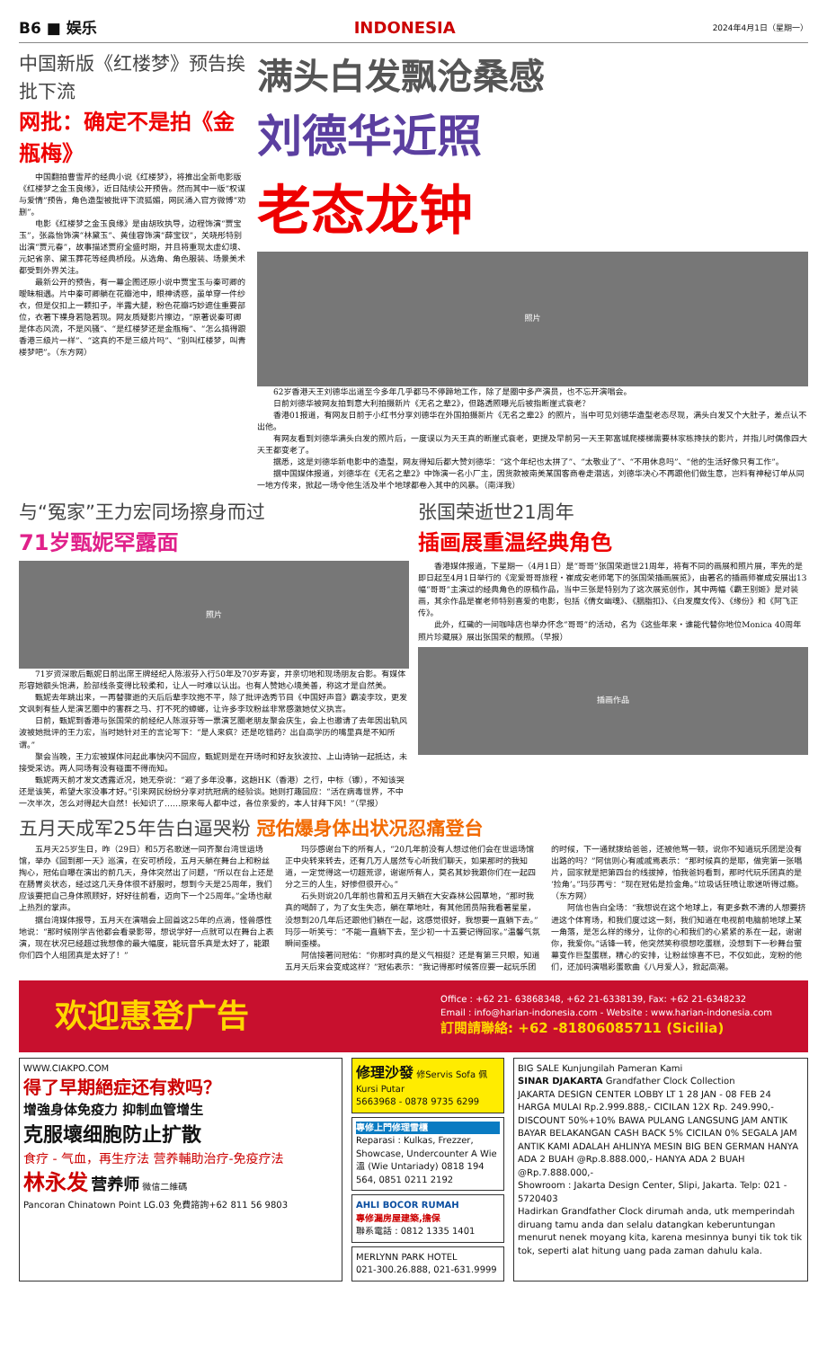B6 ■ 娱乐 INDONESIA 2024年4月1日（星期一）
中国新版《红楼梦》预告挨批下流
网批：确定不是拍《金瓶梅》
中国翻拍曹雪芹的经典小说《红楼梦》，将推出全新电影版《红楼梦之金玉良缘》，近日陆续公开预告。然而其中一版“权谋与爱情”预告，角色造型被批评下流狐媚，网民涌入官方微博“劝删”。
电影《红楼梦之金玉良缘》是由胡玫执导，边程饰演“贾宝玉”，张淼怡饰演“林黛玉”、黄佳容饰演“薛宝钗”，关晓彤特别出演“贾元春”，故事描述贾府全盛时期，并且将重现太虚幻境、元妃省亲、黛玉葬花等经典桥段。从选角、角色服装、场景美术都受到外界关注。
最新公开的预告，有一幕企图还原小说中贾宝玉与秦可卿的暧昧相遇。片中秦可卿躺在花瓣池中，眼神诱惑，虽单穿一件纱衣，但是仅扣上一颗扣子，半露大腿，粉色花瓣巧妙遮住重要部位，衣著下裸身若隐若现。网友质疑影片擦边，“原著说秦可卿是体态风流，不是风骚”、“是红楼梦还是金瓶梅”、“怎么搞得跟香港三级片一样”、“这真的不是三级片吗”、“别叫红楼梦，叫青楼梦吧”。（东方网）
满头白发飘沧桑感
刘德华近照
老态龙钟
照片
62岁香港天王刘德华出道至今多年几乎都马不停蹄地工作，除了是圈中多产演员，也不忘开演唱会。
日前刘德华被网友拍到意大利拍摄新片《无名之辈2》，但路透照曝光后被指断崖式衰老？
香港01报道，有网友日前于小红书分享刘德华在外国拍摄新片《无名之辈2》的照片，当中可见刘德华造型老态尽现，满头白发又个大肚子，差点认不出他。
有网友看到刘德华满头白发的照片后，一度误以为天王真的断崖式衰老，更提及早前另一天王郭富城爬楼梯需要林家栋搀扶的影片，并指儿时偶像四大天王都变老了。
据悉，这是刘德华新电影中的造型，网友得知后都大赞刘德华：“这个年纪也太拼了”、“太敬业了”、“不用休息吗”、“他的生活好像只有工作”。
据中国媒体报道，刘德华在《无名之辈2》中饰演一名小厂主，因货款被南美某国客商卷走潜逃，刘德华决心不再跟他们做生意，岂料有神秘订单从同一地方传来，掀起一场令他生活及半个地球都卷入其中的风暴。（南洋我）
与“冤家”王力宏同场擦身而过
71岁甄妮罕露面
照片
71岁资深歌后甄妮日前出席王牌经纪人陈淑芬入行50年及70岁寿宴，并亲切地和现场朋友合影。有媒体形容她额头饱满，脸部线条变得比较柔和，让人一时难以认出。也有人赞她心境美善，称这才是自然美。
甄妮去年跳出来，一再替骤逝的天后后辈李玟抱不平，除了批评选秀节目《中国好声音》霸凌李玟，更发文讽刺有些人是演艺圈中的害群之马、打不死的蟑螂，让许多李玟粉丝非常感激她仗义执言。
日前，甄妮到香港与张国荣的前经纪人陈淑芬等一票演艺圈老朋友聚会庆生，会上也邀请了去年因出轨风波被她批评的王力宏，当时她针对王的言论写下：“是人来疯？还是吃错药？出自高学历的嘴里真是不知所谓。”
聚会当晚，王力宏被媒体问起此事快闪不回应，甄妮则是在开场时和好友狄波拉、上山诗钠一起抵达，未接受采访。两人同场有没有碰面不得而知。
甄妮两天前才发文透露近况，她无奈说：“避了多年没事，这趟HK（香港）之行，中标（镖），不知该哭还是该笑，希望大家没事才好。”引来网民纷纷分享对抗冠病的经验谈。她则打趣回应：“活在病毒世界，不中一次半次，怎么对得起大自然！长知识了……原来每人都中过，各位亲爱的，本人甘拜下风！”（早报）
张国荣逝世21周年
插画展重温经典角色
香港媒体报道，下星期一（4月1日）是“哥哥”张国荣逝世21周年，将有不同的画展和照片展，率先的是即日起至4月1日举行的《宠爱哥哥旅程・崔成安老师笔下的张国荣插画展览》，由著名的插画师崔成安展出13幅“哥哥”主演过的经典角色的原稿作品，当中三张是特别为了这次展览创作，其中两幅《霸王别姬》是对装画，其余作品是崔老师特别喜爱的电影，包括《倩女幽魂》、《胭脂扣》、《白发魔女传》、《缘份》和《阿飞正传》。
此外，红磡的一间咖啡店也举办怀念“哥哥”的活动，名为《这些年来・谁能代替你地位Monica 40周年照片珍藏展》展出张国荣的靓照。（早报）
插画作品
五月天成军25年告白逼哭粉 冠佑爆身体出状况忍痛登台
五月天25岁生日，昨（29日）和5万名歌迷一同齐聚台湾世运场馆，举办《回到那一天》巡演，在安可桥段，五月天躺在舞台上和粉丝掏心，冠佑自曝在演出的前几天，身体突然出了问题，“所以在台上还是在肠胃炎状态，经过这几天身体很不舒服时，想到今天是25周年，我们应该要把自己身体照顾好，好好往前看，迈向下一个25周年。”全场也献上热烈的掌声。
据台湾媒体报导，五月天在演唱会上回首这25年的点滴，怪兽感性地说：“那时候刚学吉他都会看录影带，想说学好一点就可以在舞台上表演，现在状况已经超过我想像的最大幅度，能玩音乐真是太好了，能跟你们四个人组团真是太好了！”
玛莎感谢台下的所有人，“20几年前没有人想过他们会在世运场馆正中央转来转去，还有几万人居然专心听我们聊天，如果那时的我知道，一定觉得这一切超荒谬，谢谢所有人，莫名其妙我跟你们在一起四分之三的人生，好惨但很开心。”
石头则说20几年前也曾和五月天躺在大安森林公园草地，“那时我真的喝醉了，为了女生失恋，躺在草地吐，有其他团员陪我看著星星，没想到20几年后还跟他们躺在一起，这感觉很好，我想要一直躺下去。”玛莎一听笑亏：“不能一直躺下去，至少初一十五要记得回家。”温馨气氛瞬间歪楼。
阿信接著问冠佑：“你那时真的是义气相挺？还是有第三只眼，知道五月天后来会变成这样？”冠佑表示：“我记得那时候答应要一起玩乐团的时候，下一通就拨给爸爸，还被他骂一顿，说你不知道玩乐团是没有出路的吗？”阿信则心有戚戚焉表示：“那时候真的是耶，做完第一张唱片，回家就是把第四台的线拔掉，怕我爸妈看到，那时代玩乐团真的是‘捡角’。”玛莎再亏：“现在冠佑是捡金角。”垃圾话狂喷让歌迷听得过瘾。（东方网）
阿信也告白全场：“我想说在这个地球上，有更多数不清的人想要挤进这个体育场，和我们度过这一刻，我们知道在电视前电脑前地球上某一角落，是怎么样的缘分，让你的心和我们的心紧紧的系在一起，谢谢你，我爱你。”话锋一转，他突然笑称很想吃蛋糕，没想到下一秒舞台萤幕变作巨型蛋糕，精心的安排，让粉丝惊喜不已，不仅如此，宠粉的他们，还加码演唱彩蛋歌曲《八月爱人》，掀起高潮。
欢迎惠登广告
Office : +62 21- 63868348, +62 21-6338139, Fax: +62 21-6348232
Email : info@harian-indonesia.com - Website : www.harian-indonesia.com
訂閱請聯絡: +62 -81806085711 (Sicilia)
WWW.CIAKPO.COM
得了早期絕症还有救吗？
增強身体免疫力 抑制血管增生
克服壞细胞防止扩散
食疗 - 气血，再生疗法 营养輔助治疗-免疫疗法
林永发 营养师 微信二維碼
Pancoran Chinatown Point LG.03 免費諮詢+62 811 56 9803
修理沙發 修Servis Sofa 佩Kursi Putar
5663968 - 0878 9735 6299
專修上門修理雪櫃
Reparasi : Kulkas, Frezzer, Showcase, Undercounter A Wie 溫 (Wie Untariady) 0818 194 564, 0851 0211 2192
AHLI BOCOR RUMAH
專修漏房屋建築,擔保
聯系電話 : 0812 1335 1401
MERLYNN PARK HOTEL
021-300.26.888, 021-631.9999
BIG SALE Kunjungilah Pameran Kami
SINAR DJAKARTA Grandfather Clock Collection
JAKARTA DESIGN CENTER LOBBY LT 1 28 JAN - 08 FEB 24
HARGA MULAI Rp.2.999.888,- CICILAN 12X Rp. 249.990,-
DISCOUNT 50%+10% BAWA PULANG LANGSUNG JAM ANTIK BAYAR BELAKANGAN CASH BACK 5% CICILAN 0% SEGALA JAM ANTIK KAMI ADALAH AHLINYA MESIN BIG BEN GERMAN HANYA ADA 2 BUAH @Rp.8.888.000,- HANYA ADA 2 BUAH @Rp.7.888.000,-
Showroom : Jakarta Design Center, Slipi, Jakarta. Telp: 021 - 5720403
Hadirkan Grandfather Clock dirumah anda, utk memperindah diruang tamu anda dan selalu datangkan keberuntungan menurut nenek moyang kita, karena mesinnya bunyi tik tok tik tok, seperti alat hitung uang pada zaman dahulu kala.